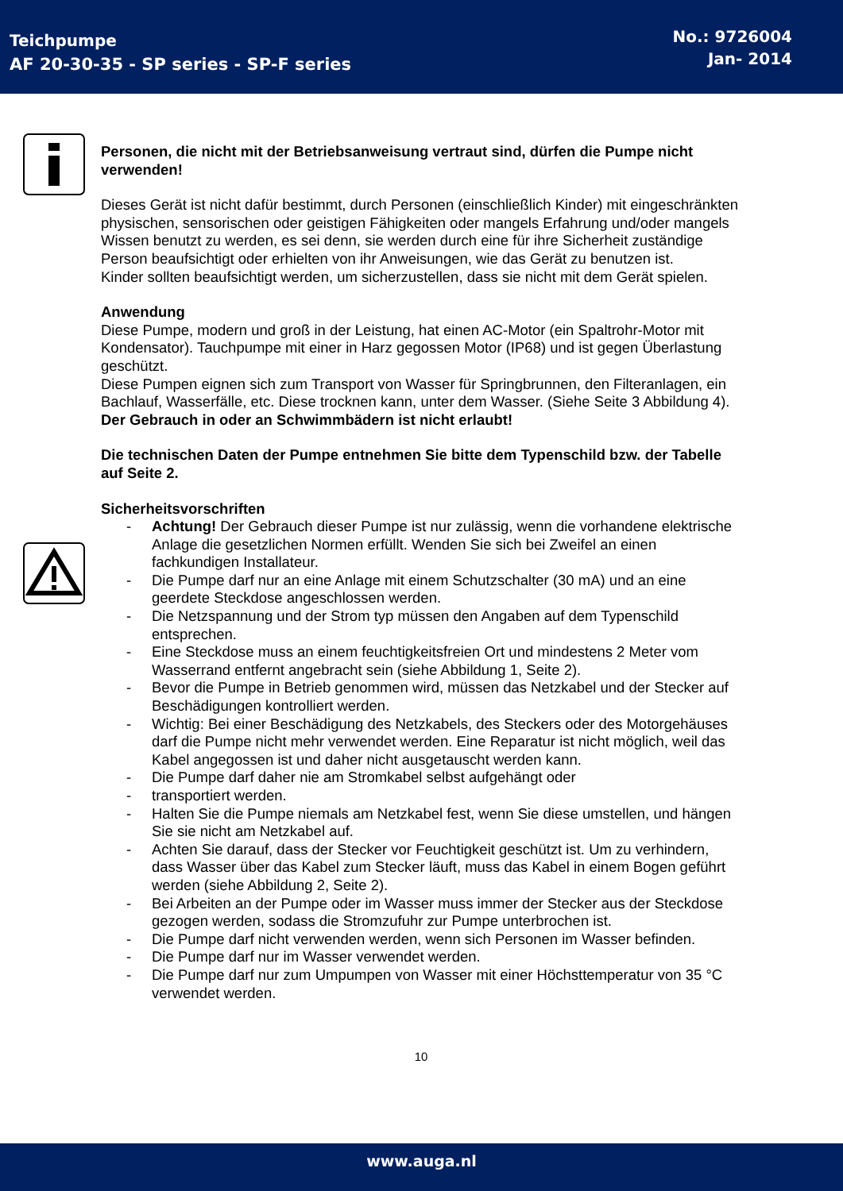Teichpumpe
AF 20-30-35 - SP series - SP-F series
No.: 9726004
Jan- 2014
Personen, die nicht mit der Betriebsanweisung vertraut sind, dürfen die Pumpe nicht verwenden!
Dieses Gerät ist nicht dafür bestimmt, durch Personen (einschließlich Kinder) mit eingeschränkten physischen, sensorischen oder geistigen Fähigkeiten oder mangels Erfahrung und/oder mangels Wissen benutzt zu werden, es sei denn, sie werden durch eine für ihre Sicherheit zuständige Person beaufsichtigt oder erhielten von ihr Anweisungen, wie das Gerät zu benutzen ist.
Kinder sollten beaufsichtigt werden, um sicherzustellen, dass sie nicht mit dem Gerät spielen.
Anwendung
Diese Pumpe, modern und groß in der Leistung, hat einen AC-Motor (ein Spaltrohr-Motor mit Kondensator). Tauchpumpe mit einer in Harz gegossen Motor (IP68) und ist gegen Überlastung geschützt.
Diese Pumpen eignen sich zum Transport von Wasser für Springbrunnen, den Filteranlagen, ein Bachlauf, Wasserfälle, etc. Diese trocknen kann, unter dem Wasser. (Siehe Seite 3 Abbildung 4).
Der Gebrauch in oder an Schwimmbädern ist nicht erlaubt!
Die technischen Daten der Pumpe entnehmen Sie bitte dem Typenschild bzw. der Tabelle auf Seite 2.
Sicherheitsvorschriften
- Achtung! Der Gebrauch dieser Pumpe ist nur zulässig, wenn die vorhandene elektrische Anlage die gesetzlichen Normen erfüllt. Wenden Sie sich bei Zweifel an einen fachkundigen Installateur.
- Die Pumpe darf nur an eine Anlage mit einem Schutzschalter (30 mA) und an eine geerdete Steckdose angeschlossen werden.
- Die Netzspannung und der Strom typ müssen den Angaben auf dem Typenschild entsprechen.
- Eine Steckdose muss an einem feuchtigkeitsfreien Ort und mindestens 2 Meter vom Wasserrand entfernt angebracht sein (siehe Abbildung 1, Seite 2).
- Bevor die Pumpe in Betrieb genommen wird, müssen das Netzkabel und der Stecker auf Beschädigungen kontrolliert werden.
- Wichtig: Bei einer Beschädigung des Netzkabels, des Steckers oder des Motorgehäuses darf die Pumpe nicht mehr verwendet werden. Eine Reparatur ist nicht möglich, weil das Kabel angegossen ist und daher nicht ausgetauscht werden kann.
- Die Pumpe darf daher nie am Stromkabel selbst aufgehängt oder
- transportiert werden.
- Halten Sie die Pumpe niemals am Netzkabel fest, wenn Sie diese umstellen, und hängen Sie sie nicht am Netzkabel auf.
- Achten Sie darauf, dass der Stecker vor Feuchtigkeit geschützt ist. Um zu verhindern, dass Wasser über das Kabel zum Stecker läuft, muss das Kabel in einem Bogen geführt werden (siehe Abbildung 2, Seite 2).
- Bei Arbeiten an der Pumpe oder im Wasser muss immer der Stecker aus der Steckdose gezogen werden, sodass die Stromzufuhr zur Pumpe unterbrochen ist.
- Die Pumpe darf nicht verwenden werden, wenn sich Personen im Wasser befinden.
- Die Pumpe darf nur im Wasser verwendet werden.
- Die Pumpe darf nur zum Umpumpen von Wasser mit einer Höchsttemperatur von 35 °C verwendet werden.
10
www.auga.nl